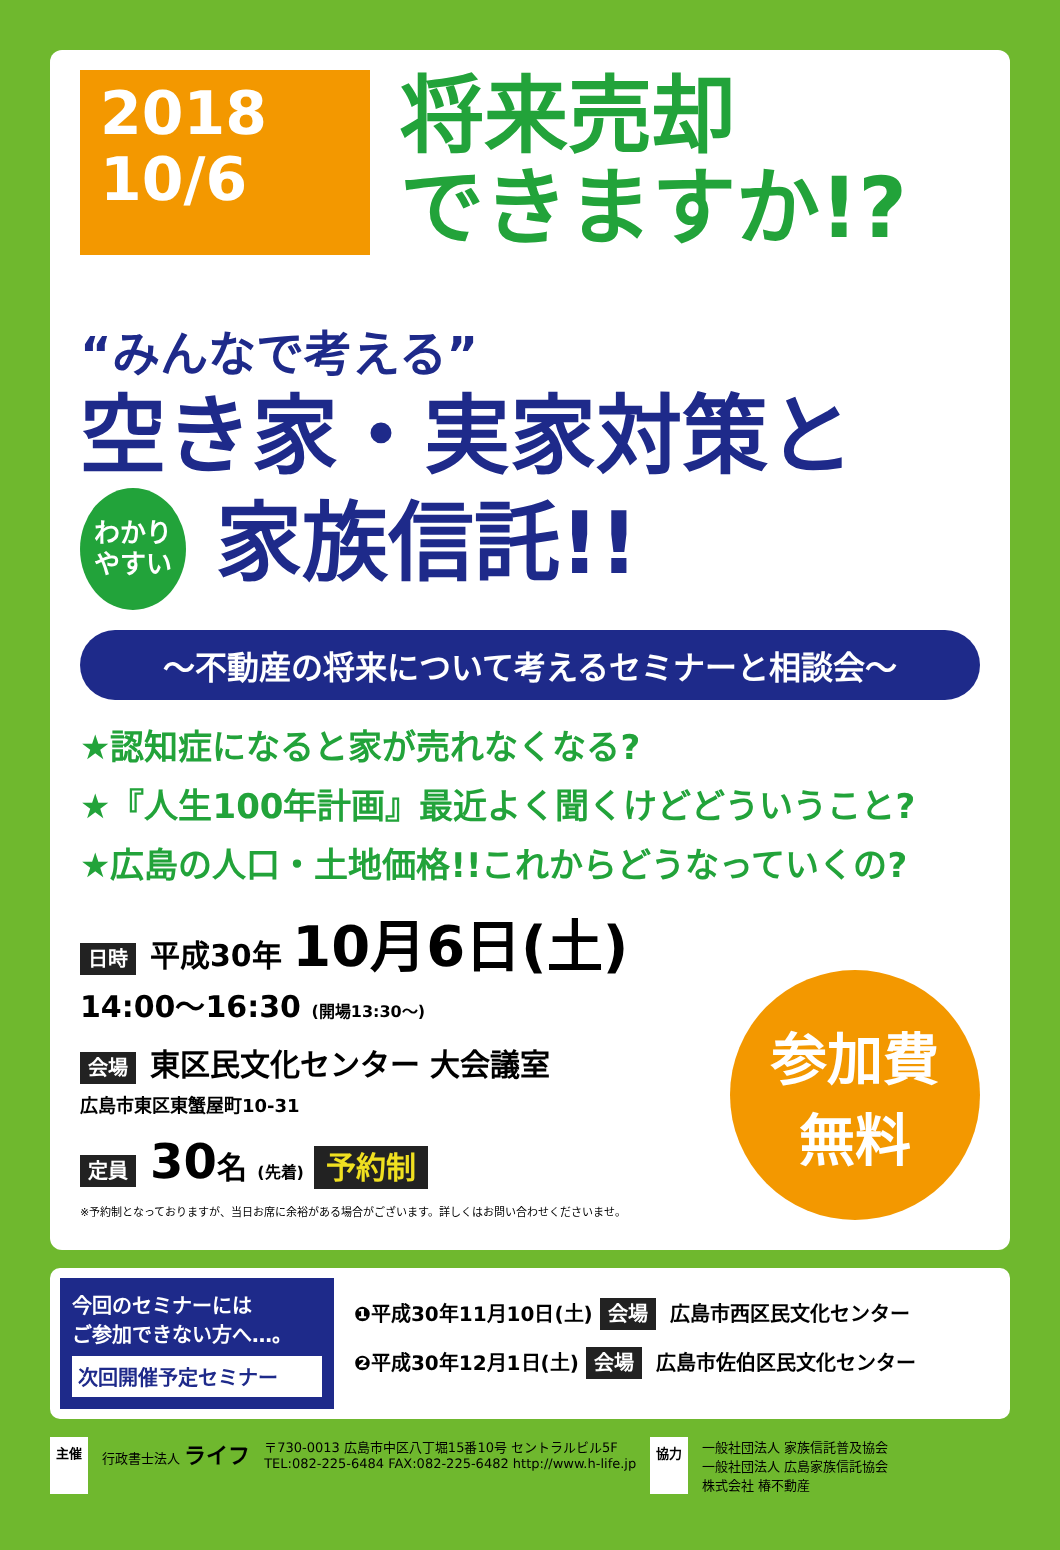2018
10/6
将来売却
できますか!?
“みんなで考える”
空き家・実家対策と
わかり
やすい 家族信託!!
〜不動産の将来について考えるセミナーと相談会〜
★認知症になると家が売れなくなる?
★『人生100年計画』最近よく聞くけどどういうこと?
★広島の人口・土地価格!!これからどうなっていくの?
日時 平成30年 10月6日(土)
14:00〜16:30 (開場13:30〜)
会場 東区民文化センター 大会議室
広島市東区東蟹屋町10-31
定員 30名 (先着) 予約制
※予約制となっておりますが、当日お席に余裕がある場合がございます。詳しくはお問い合わせくださいませ。
参加費
無料
今回のセミナーには
ご参加できない方へ…。
次回開催予定セミナー
❶平成30年11月10日(土) 会場 広島市西区民文化センター
❷平成30年12月1日(土) 会場 広島市佐伯区民文化センター
主催 行政書士法人 ライフ 〒730-0013 広島市中区八丁堀15番10号 セントラルビル5F
TEL:082-225-6484 FAX:082-225-6482 http://www.h-life.jp 協力 一般社団法人 家族信託普及協会
一般社団法人 広島家族信託協会
株式会社 椿不動産